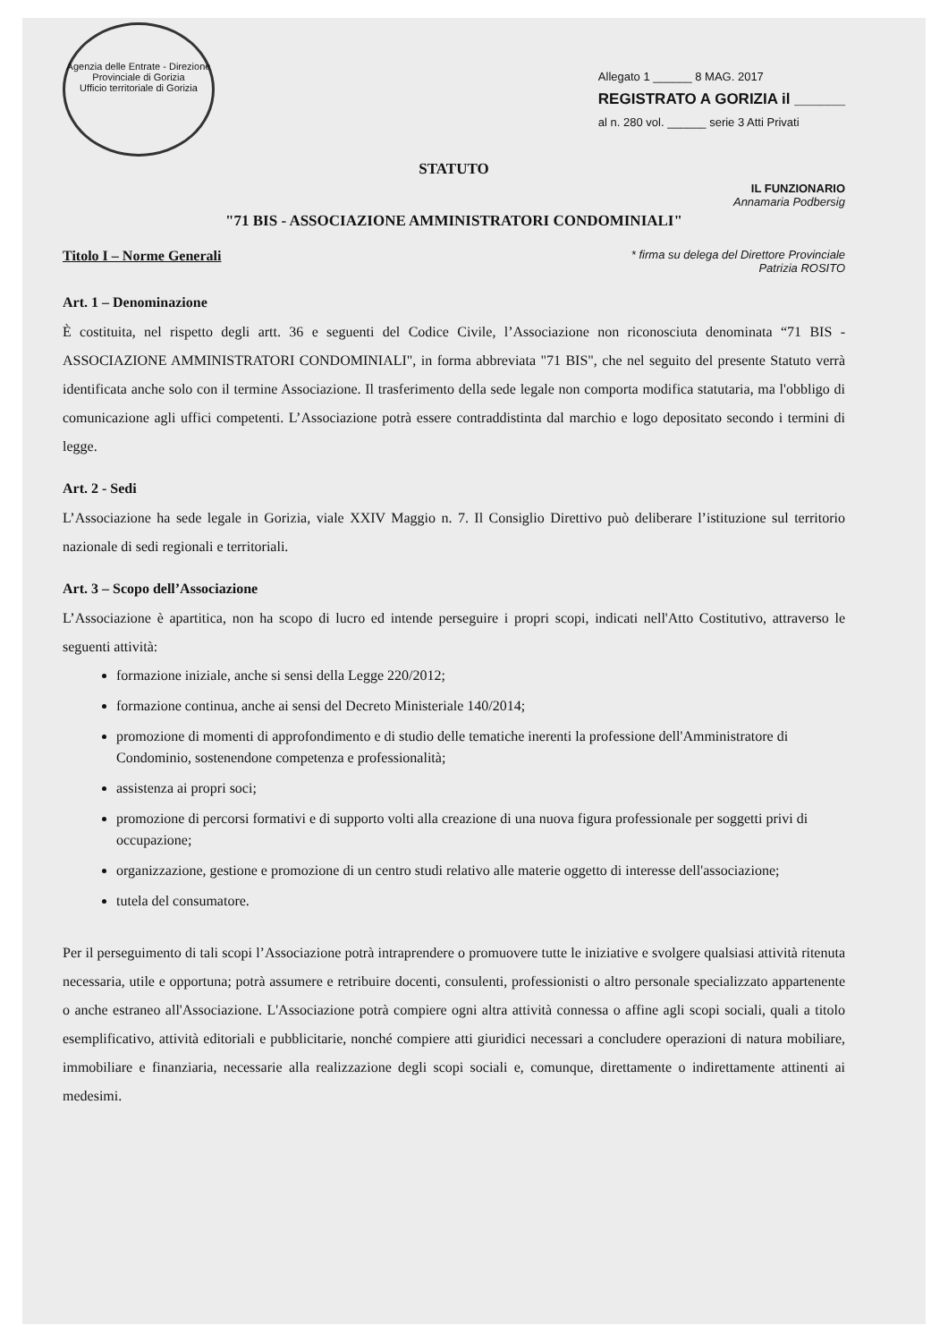Agenzia delle Entrate - Direzione Provinciale di Gorizia
Ufficio territoriale di Gorizia
Allegato 1 ______ 8 MAG. 2017
REGISTRATO A GORIZIA il ______
al n. 280 vol. ______ serie 3 Atti Privati
STATUTO
IL FUNZIONARIO
Annamaria Podbersig
"71 BIS - ASSOCIAZIONE AMMINISTRATORI CONDOMINIALI"
Titolo I – Norme Generali * firma su delega del Direttore Provinciale
Patrizia ROSITO
Art. 1 – Denominazione
È costituita, nel rispetto degli artt. 36 e seguenti del Codice Civile, l’Associazione non riconosciuta denominata “71 BIS - ASSOCIAZIONE AMMINISTRATORI CONDOMINIALI", in forma abbreviata "71 BIS", che nel seguito del presente Statuto verrà identificata anche solo con il termine Associazione. Il trasferimento della sede legale non comporta modifica statutaria, ma l'obbligo di comunicazione agli uffici competenti. L’Associazione potrà essere contraddistinta dal marchio e logo depositato secondo i termini di legge.
Art. 2 - Sedi
L’Associazione ha sede legale in Gorizia, viale XXIV Maggio n. 7. Il Consiglio Direttivo può deliberare l’istituzione sul territorio nazionale di sedi regionali e territoriali.
Art. 3 – Scopo dell’Associazione
L’Associazione è apartitica, non ha scopo di lucro ed intende perseguire i propri scopi, indicati nell'Atto Costitutivo, attraverso le seguenti attività:
formazione iniziale, anche si sensi della Legge 220/2012;
formazione continua, anche ai sensi del Decreto Ministeriale 140/2014;
promozione di momenti di approfondimento e di studio delle tematiche inerenti la professione dell'Amministratore di Condominio, sostenendone competenza e professionalità;
assistenza ai propri soci;
promozione di percorsi formativi e di supporto volti alla creazione di una nuova figura professionale per soggetti privi di occupazione;
organizzazione, gestione e promozione di un centro studi relativo alle materie oggetto di interesse dell'associazione;
tutela del consumatore.
Per il perseguimento di tali scopi l’Associazione potrà intraprendere o promuovere tutte le iniziative e svolgere qualsiasi attività ritenuta necessaria, utile e opportuna; potrà assumere e retribuire docenti, consulenti, professionisti o altro personale specializzato appartenente o anche estraneo all'Associazione. L'Associazione potrà compiere ogni altra attività connessa o affine agli scopi sociali, quali a titolo esemplificativo, attività editoriali e pubblicitarie, nonché compiere atti giuridici necessari a concludere operazioni di natura mobiliare, immobiliare e finanziaria, necessarie alla realizzazione degli scopi sociali e, comunque, direttamente o indirettamente attinenti ai medesimi.